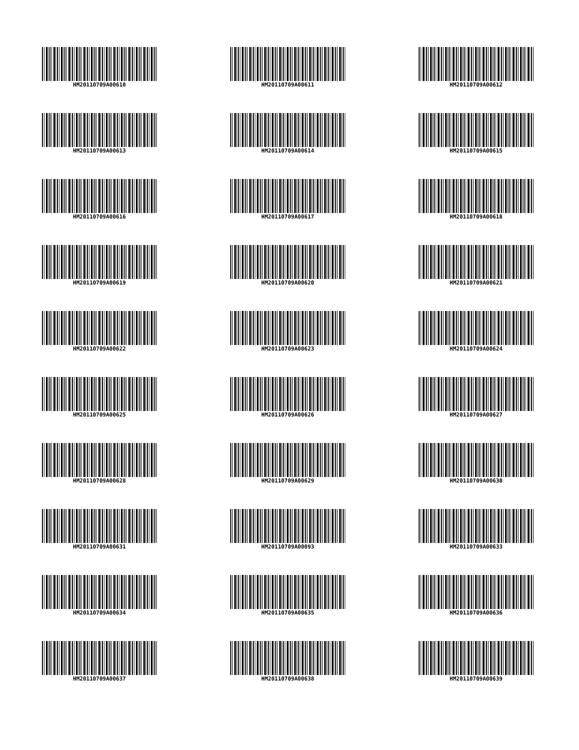HM20110709A00610
HM20110709A00611
HM20110709A00612
HM20110709A00613
HM20110709A00614
HM20110709A00615
HM20110709A00616
HM20110709A00617
HM20110709A00618
HM20110709A00619
HM20110709A00620
HM20110709A00621
HM20110709A00622
HM20110709A00623
HM20110709A00624
HM20110709A00625
HM20110709A00626
HM20110709A00627
HM20110709A00628
HM20110709A00629
HM20110709A00630
HM20110709A00631
HM20110709A00093
HM20110709A00633
HM20110709A00634
HM20110709A00635
HM20110709A00636
HM20110709A00637
HM20110709A00638
HM20110709A00639